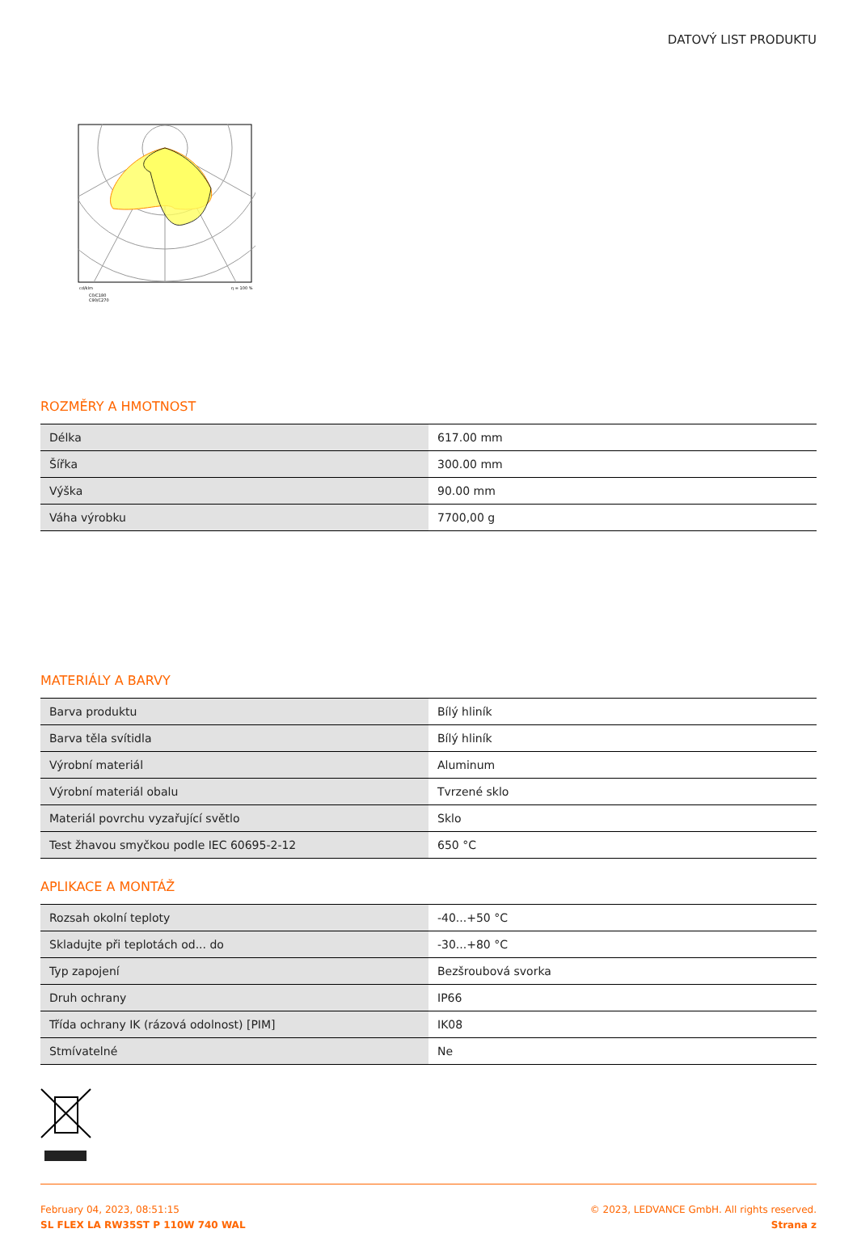DATOVÝ LIST PRODUKTU
cd/klm
η = 100 %
C0/C180
C90/C270
ROZMĚRY A HMOTNOST
| Délka | 617.00 mm |
| Šířka | 300.00 mm |
| Výška | 90.00 mm |
| Váha výrobku | 7700,00 g |
MATERIÁLY A BARVY
| Barva produktu | Bílý hliník |
| Barva těla svítidla | Bílý hliník |
| Výrobní materiál | Aluminum |
| Výrobní materiál obalu | Tvrzené sklo |
| Materiál povrchu vyzařující světlo | Sklo |
| Test žhavou smyčkou podle IEC 60695-2-12 | 650 °C |
APLIKACE A MONTÁŽ
| Rozsah okolní teploty | -40...+50 °C |
| Skladujte při teplotách od... do | -30...+80 °C |
| Typ zapojení | Bezšroubová svorka |
| Druh ochrany | IP66 |
| Třída ochrany IK (rázová odolnost) [PIM] | IK08 |
| Stmívatelné | Ne |
February 04, 2023, 08:51:15
SL FLEX LA RW35ST P 110W 740 WAL
© 2023, LEDVANCE GmbH. All rights reserved.
Strana z